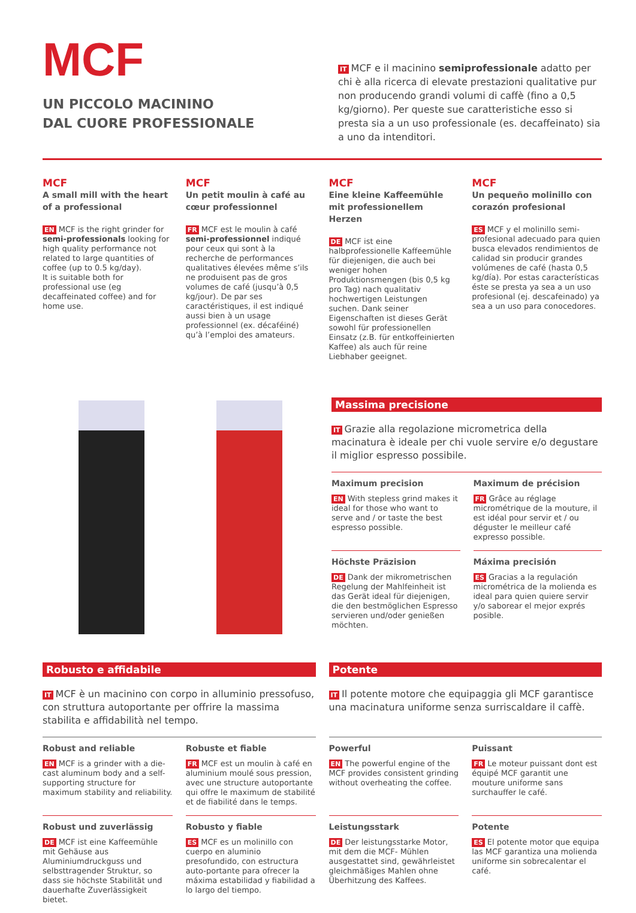MCF
UN PICCOLO MACININO
DAL CUORE PROFESSIONALE
IT MCF e il macinino semiprofessionale adatto per chi è alla ricerca di elevate prestazioni qualitative pur non producendo grandi volumi di caffè (fino a 0,5 kg/giorno). Per queste sue caratteristiche esso si presta sia a un uso professionale (es. decaffeinato) sia a uno da intenditori.
MCF
A small mill with the heart of a professional
EN MCF is the right grinder for semi-professionals looking for high quality performance not related to large quantities of coffee (up to 0.5 kg/day).
It is suitable both for professional use (eg decaffeinated coffee) and for home use.
MCF
Un petit moulin à café au cœur professionnel
FR MCF est le moulin à café semi-professionnel indiqué pour ceux qui sont à la recherche de performances qualitatives élevées même s’ils ne produisent pas de gros volumes de café (jusqu’à 0,5 kg/jour). De par ses caractéristiques, il est indiqué aussi bien à un usage professionnel (ex. décaféiné) qu’à l’emploi des amateurs.
MCF
Eine kleine Kaffeemühle mit professionellem Herzen
DE MCF ist eine halbprofessionelle Kaffeemühle für diejenigen, die auch bei weniger hohen Produktionsmengen (bis 0,5 kg pro Tag) nach qualitativ hochwertigen Leistungen suchen. Dank seiner Eigenschaften ist dieses Gerät sowohl für professionellen Einsatz (z.B. für entkoffeinierten Kaffee) als auch für reine Liebhaber geeignet.
MCF
Un pequeño molinillo con corazón profesional
ES MCF y el molinillo semi-profesional adecuado para quien busca elevados rendimientos de calidad sin producir grandes volúmenes de café (hasta 0,5 kg/día). Por estas características éste se presta ya sea a un uso profesional (ej. descafeinado) ya sea a un uso para conocedores.
Massima precisione
IT Grazie alla regolazione micrometrica della macinatura è ideale per chi vuole servire e/o degustare il miglior espresso possibile.
Maximum precision
EN With stepless grind makes it ideal for those who want to serve and / or taste the best espresso possible.
Maximum de précision
FR Grâce au réglage micrométrique de la mouture, il est idéal pour servir et / ou déguster le meilleur café expresso possible.
Höchste Präzision
DE Dank der mikrometrischen Regelung der Mahlfeinheit ist das Gerät ideal für diejenigen, die den bestmöglichen Espresso servieren und/oder genießen möchten.
Máxima precisión
ES Gracias a la regulación micrométrica de la molienda es ideal para quien quiere servir y/o saborear el mejor exprés posible.
Robusto e affidabile
IT MCF è un macinino con corpo in alluminio pressofuso, con struttura autoportante per offrire la massima stabilita e affidabilità nel tempo.
Robust and reliable
EN MCF is a grinder with a die-cast aluminum body and a self-supporting structure for maximum stability and reliability.
Robuste et fiable
FR MCF est un moulin à café en aluminium moulé sous pression, avec une structure autoportante qui offre le maximum de stabilité et de fiabilité dans le temps.
Robust und zuverlässig
DE MCF ist eine Kaffeemühle mit Gehäuse aus Aluminiumdruckguss und selbsttragender Struktur, so dass sie höchste Stabilität und dauerhafte Zuverlässigkeit bietet.
Robusto y fiable
ES MCF es un molinillo con cuerpo en aluminio presofundido, con estructura auto-portante para ofrecer la máxima estabilidad y fiabilidad a lo largo del tiempo.
Potente
IT Il potente motore che equipaggia gli MCF garantisce una macinatura uniforme senza surriscaldare il caffè.
Powerful
EN The powerful engine of the MCF provides consistent grinding without overheating the coffee.
Puissant
FR Le moteur puissant dont est équipé MCF garantit une mouture uniforme sans surchauffer le café.
Leistungsstark
DE Der leistungsstarke Motor, mit dem die MCF- Mühlen ausgestattet sind, gewährleistet gleichmäßiges Mahlen ohne Überhitzung des Kaffees.
Potente
ES El potente motor que equipa las MCF garantiza una molienda uniforme sin sobrecalentar el café.